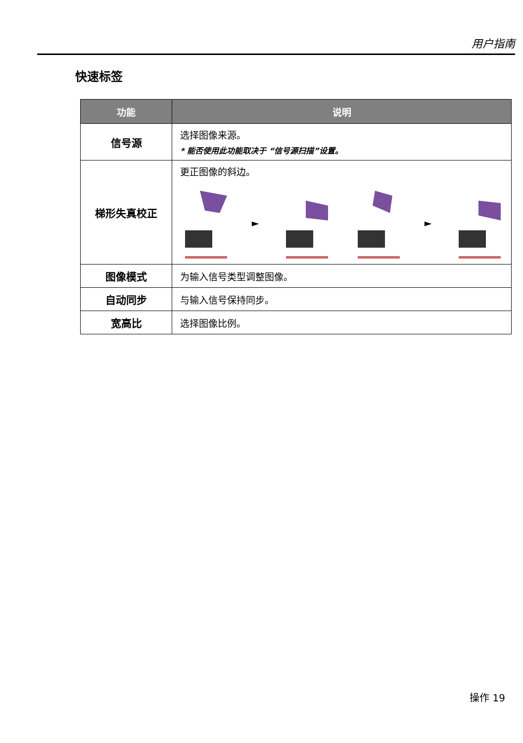用户指南
快速标签
| 功能 | 说明 |
| --- | --- |
| 信号源 | 选择图像来源。 * 能否使用此功能取决于 “信号源扫描”设置。 |
| 梯形失真校正 | 更正图像的斜边。 ► ► |
| 图像模式 | 为输入信号类型调整图像。 |
| 自动同步 | 与输入信号保持同步。 |
| 宽高比 | 选择图像比例。 |
操作 19